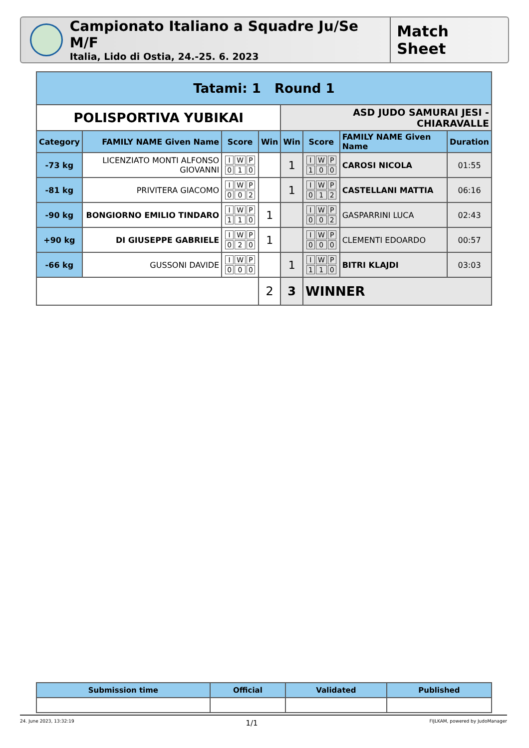Campionato Italiano a Squadre Ju/Se M/F
Italia, Lido di Ostia, 24.-25. 6. 2023
Match Sheet
| Tatami: 1 Round 1 | | | | | | | |
| --- | --- | --- | --- | --- | --- | --- | --- |
| POLISPORTIVA YUBIKAI | | | | ASD JUDO SAMURAI JESI - CHIARAVALLE | | | |
| Category | FAMILY NAME Given Name | Score | Win | Win | Score | FAMILY NAME Given Name | Duration |
| -73 kg | LICENZIATO MONTI ALFONSO GIOVANNI | / I / W / P / / 0 / 1 / 0 / | | 1 | / I / W / P / / 1 / 0 / 0 / | CAROSI NICOLA | 01:55 |
| -81 kg | PRIVITERA GIACOMO | / I / W / P / / 0 / 0 / 2 / | | 1 | / I / W / P / / 0 / 1 / 2 / | CASTELLANI MATTIA | 06:16 |
| -90 kg | BONGIORNO EMILIO TINDARO | / I / W / P / / 1 / 1 / 0 / | 1 | | / I / W / P / / 0 / 0 / 2 / | GASPARRINI LUCA | 02:43 |
| +90 kg | DI GIUSEPPE GABRIELE | / I / W / P / / 0 / 2 / 0 / | 1 | | / I / W / P / / 0 / 0 / 0 / | CLEMENTI EDOARDO | 00:57 |
| -66 kg | GUSSONI DAVIDE | / I / W / P / / 0 / 0 / 0 / | | 1 | / I / W / P / / 1 / 1 / 0 / | BITRI KLAJDI | 03:03 |
| | | | 2 | 3 | WINNER | | |
| Submission time | Official | Validated | Published |
| --- | --- | --- | --- |
24. June 2023, 13:32:19 1/1 FIJLKAM, powered by JudoManager